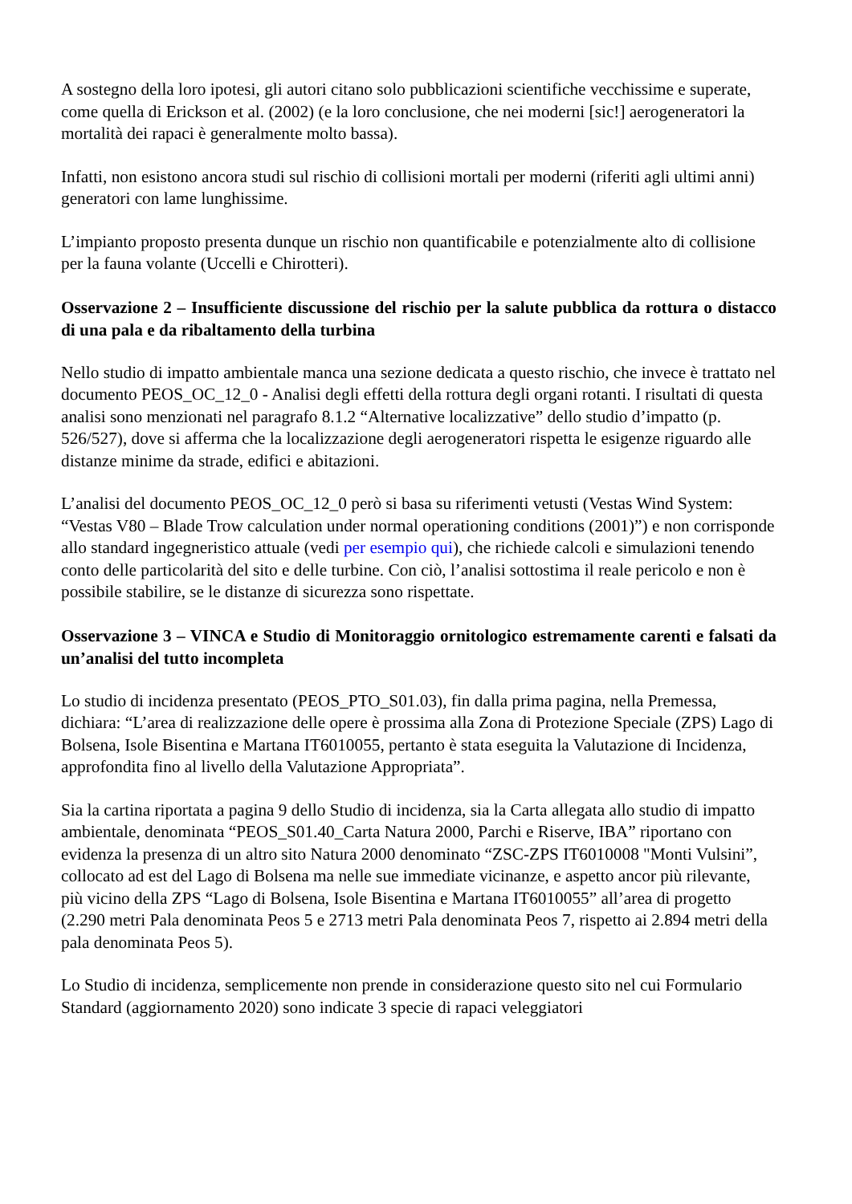A sostegno della loro ipotesi, gli autori citano solo pubblicazioni scientifiche vecchissime e superate, come quella di Erickson et al. (2002) (e la loro conclusione, che nei moderni [sic!] aerogeneratori la mortalità dei rapaci è generalmente molto bassa).
Infatti, non esistono ancora studi sul rischio di collisioni mortali per moderni (riferiti agli ultimi anni) generatori con lame lunghissime.
L’impianto proposto presenta dunque un rischio non quantificabile e potenzialmente alto di collisione per la fauna volante (Uccelli e Chirotteri).
Osservazione 2 – Insufficiente discussione del rischio per la salute pubblica da rottura o distacco di una pala e da ribaltamento della turbina
Nello studio di impatto ambientale manca una sezione dedicata a questo rischio, che invece è trattato nel documento PEOS_OC_12_0 - Analisi degli effetti della rottura degli organi rotanti. I risultati di questa analisi sono menzionati nel paragrafo 8.1.2 “Alternative localizzative” dello studio d’impatto (p. 526/527), dove si afferma che la localizzazione degli aerogeneratori rispetta le esigenze riguardo alle distanze minime da strade, edifici e abitazioni.
L’analisi del documento PEOS_OC_12_0 però si basa su riferimenti vetusti (Vestas Wind System: “Vestas V80 – Blade Trow calculation under normal operationing conditions (2001)”) e non corrisponde allo standard ingegneristico attuale (vedi per esempio qui), che richiede calcoli e simulazioni tenendo conto delle particolarità del sito e delle turbine. Con ciò, l’analisi sottostima il reale pericolo e non è possibile stabilire, se le distanze di sicurezza sono rispettate.
Osservazione 3 – VINCA e Studio di Monitoraggio ornitologico estremamente carenti e falsati da un’analisi del tutto incompleta
Lo studio di incidenza presentato (PEOS_PTO_S01.03), fin dalla prima pagina, nella Premessa, dichiara: “L’area di realizzazione delle opere è prossima alla Zona di Protezione Speciale (ZPS) Lago di Bolsena, Isole Bisentina e Martana IT6010055, pertanto è stata eseguita la Valutazione di Incidenza, approfondita fino al livello della Valutazione Appropriata”.
Sia la cartina riportata a pagina 9 dello Studio di incidenza, sia la Carta allegata allo studio di impatto ambientale, denominata “PEOS_S01.40_Carta Natura 2000, Parchi e Riserve, IBA” riportano con evidenza la presenza di un altro sito Natura 2000 denominato “ZSC-ZPS IT6010008 "Monti Vulsini”, collocato ad est del Lago di Bolsena ma nelle sue immediate vicinanze, e aspetto ancor più rilevante, più vicino della ZPS “Lago di Bolsena, Isole Bisentina e Martana IT6010055” all’area di progetto (2.290 metri Pala denominata Peos 5 e 2713 metri Pala denominata Peos 7, rispetto ai 2.894 metri della pala denominata Peos 5).
Lo Studio di incidenza, semplicemente non prende in considerazione questo sito nel cui Formulario Standard (aggiornamento 2020) sono indicate 3 specie di rapaci veleggiatori